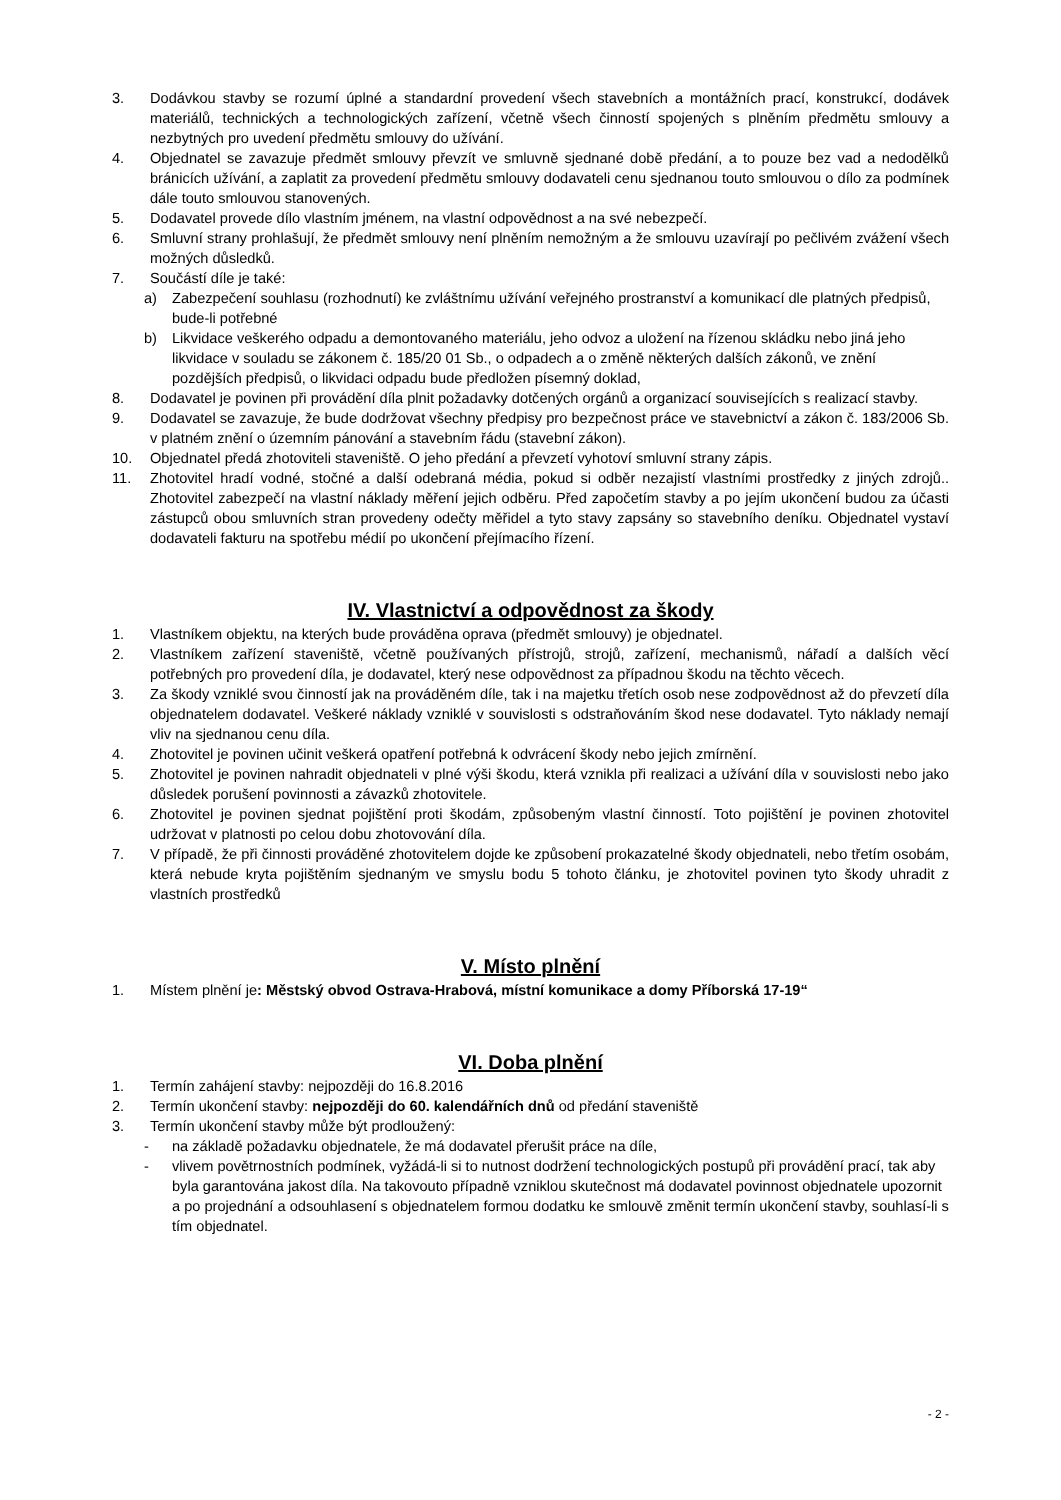3. Dodávkou stavby se rozumí úplné a standardní provedení všech stavebních a montážních prací, konstrukcí, dodávek materiálů, technických a technologických zařízení, včetně všech činností spojených s plněním předmětu smlouvy a nezbytných pro uvedení předmětu smlouvy do užívání.
4. Objednatel se zavazuje předmět smlouvy převzít ve smluvně sjednané době předání, a to pouze bez vad a nedodělků bránicích užívání, a zaplatit za provedení předmětu smlouvy dodavateli cenu sjednanou touto smlouvou o dílo za podmínek dále touto smlouvou stanovených.
5. Dodavatel provede dílo vlastním jménem, na vlastní odpovědnost a na své nebezpečí.
6. Smluvní strany prohlašují, že předmět smlouvy není plněním nemožným a že smlouvu uzavírají po pečlivém zvážení všech možných důsledků.
7. Součástí díle je také:
a) Zabezpečení souhlasu (rozhodnutí) ke zvláštnímu užívání veřejného prostranství a komunikací dle platných předpisů, bude-li potřebné
b) Likvidace veškerého odpadu a demontovaného materiálu, jeho odvoz a uložení na řízenou skládku nebo jiná jeho likvidace v souladu se zákonem č. 185/20 01 Sb., o odpadech a o změně některých dalších zákonů, ve znění pozdějších předpisů, o likvidaci odpadu bude předložen písemný doklad,
8. Dodavatel je povinen při provádění díla plnit požadavky dotčených orgánů a organizací souvisejících s realizací stavby.
9. Dodavatel se zavazuje, že bude dodržovat všechny předpisy pro bezpečnost práce ve stavebnictví a zákon č. 183/2006 Sb. v platném znění o územním pánování a stavebním řádu (stavební zákon).
10. Objednatel předá zhotoviteli staveniště. O jeho předání a převzetí vyhotoví smluvní strany zápis.
11. Zhotovitel hradí vodné, stočné a další odebraná média, pokud si odběr nezajistí vlastními prostředky z jiných zdrojů.. Zhotovitel zabezpečí na vlastní náklady měření jejich odběru. Před započetím stavby a po jejím ukončení budou za účasti zástupců obou smluvních stran provedeny odečty měřidel a tyto stavy zapsány so stavebního deníku. Objednatel vystaví dodavateli fakturu na spotřebu médií po ukončení přejímacího řízení.
IV. Vlastnictví a odpovědnost za škody
1. Vlastníkem objektu, na kterých bude prováděna oprava (předmět smlouvy) je objednatel.
2. Vlastníkem zařízení staveniště, včetně používaných přístrojů, strojů, zařízení, mechanismů, nářadí a dalších věcí potřebných pro provedení díla, je dodavatel, který nese odpovědnost za případnou škodu na těchto věcech.
3. Za škody vzniklé svou činností jak na prováděném díle, tak i na majetku třetích osob nese zodpovědnost až do převzetí díla objednatelem dodavatel. Veškeré náklady vzniklé v souvislosti s odstraňováním škod nese dodavatel. Tyto náklady nemají vliv na sjednanou cenu díla.
4. Zhotovitel je povinen učinit veškerá opatření potřebná k odvrácení škody nebo jejich zmírnění.
5. Zhotovitel je povinen nahradit objednateli v plné výši škodu, která vznikla při realizaci a užívání díla v souvislosti nebo jako důsledek porušení povinnosti a závazků zhotovitele.
6. Zhotovitel je povinen sjednat pojištění proti škodám, způsobeným vlastní činností. Toto pojištění je povinen zhotovitel udržovat v platnosti po celou dobu zhotovování díla.
7. V případě, že při činnosti prováděné zhotovitelem dojde ke způsobení prokazatelné škody objednateli, nebo třetím osobám, která nebude kryta pojištěním sjednaným ve smyslu bodu 5 tohoto článku, je zhotovitel povinen tyto škody uhradit z vlastních prostředků
V. Místo plnění
1. Místem plnění je: Městský obvod Ostrava-Hrabová, místní komunikace a domy Příborská 17-19“
VI. Doba plnění
1. Termín zahájení stavby: nejpozději do 16.8.2016
2. Termín ukončení stavby: nejpozději do 60. kalendářních dnů od předání staveniště
3. Termín ukončení stavby může být prodloužený:
- na základě požadavku objednatele, že má dodavatel přerušit práce na díle,
- vlivem povětrnostních podmínek, vyžádá-li si to nutnost dodržení technologických postupů při provádění prací, tak aby byla garantována jakost díla. Na takovouto případně vzniklou skutečnost má dodavatel povinnost objednatele upozornit a po projednání a odsouhlasení s objednatelem formou dodatku ke smlouvě změnit termín ukončení stavby, souhlasí-li s tím objednatel.
- 2 -